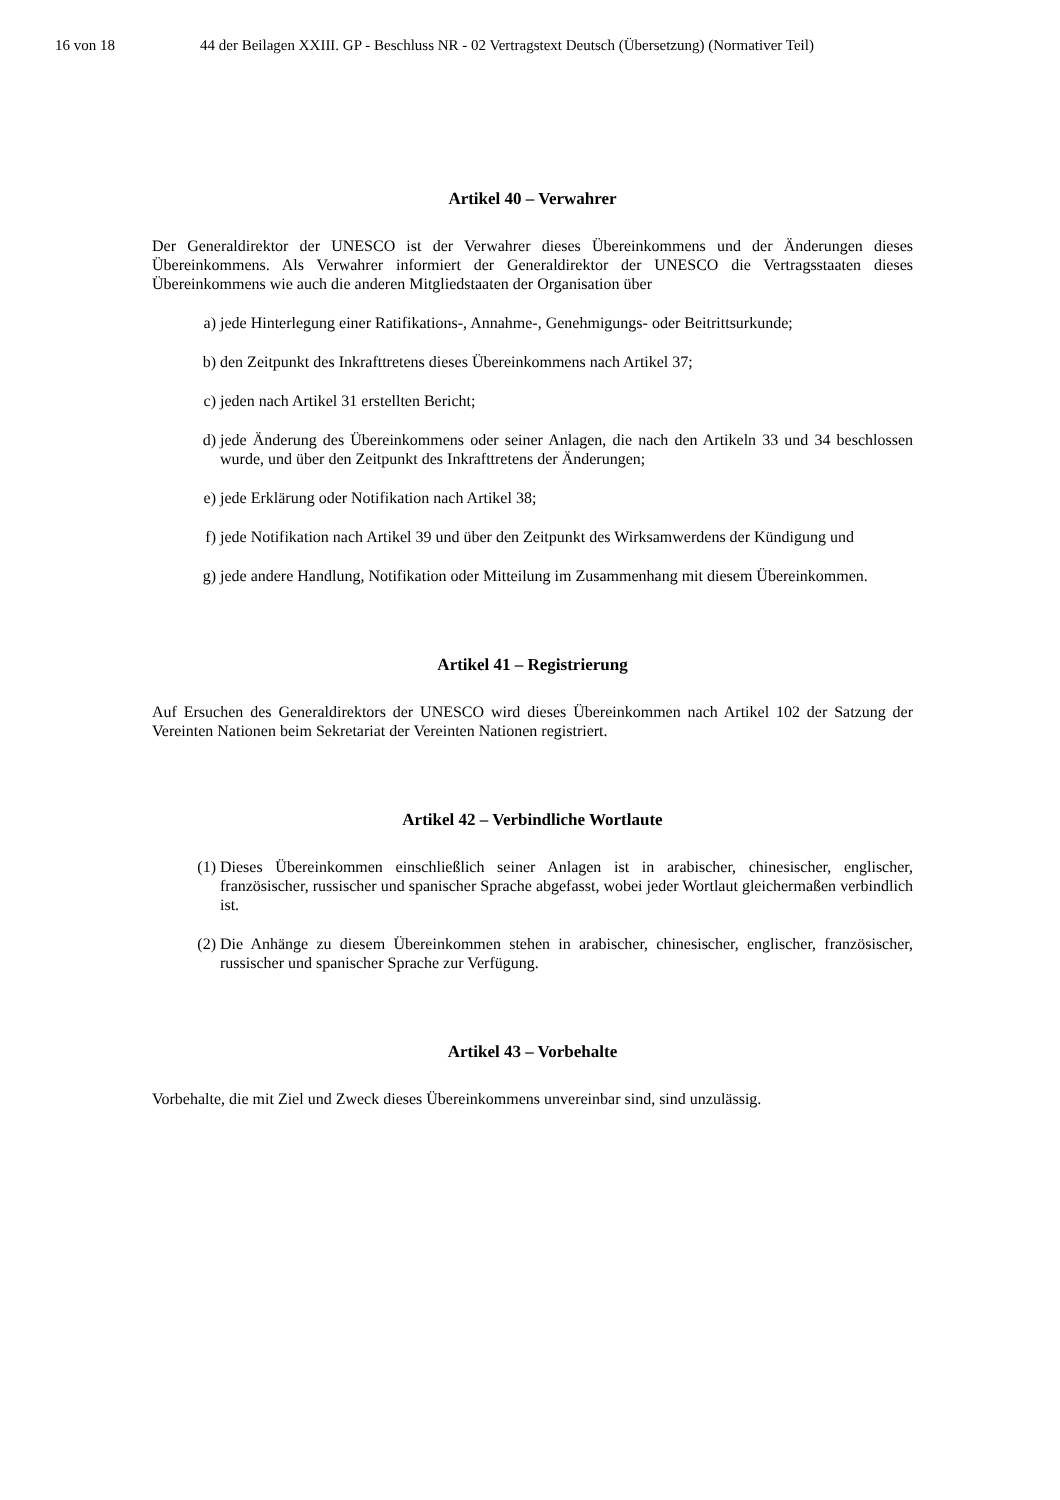16 von 18 44 der Beilagen XXIII. GP - Beschluss NR - 02 Vertragstext Deutsch (Übersetzung) (Normativer Teil)
Artikel 40 – Verwahrer
Der Generaldirektor der UNESCO ist der Verwahrer dieses Übereinkommens und der Änderungen dieses Übereinkommens. Als Verwahrer informiert der Generaldirektor der UNESCO die Vertragsstaaten dieses Übereinkommens wie auch die anderen Mitgliedstaaten der Organisation über
a) jede Hinterlegung einer Ratifikations-, Annahme-, Genehmigungs- oder Beitrittsurkunde;
b) den Zeitpunkt des Inkrafttretens dieses Übereinkommens nach Artikel 37;
c) jeden nach Artikel 31 erstellten Bericht;
d) jede Änderung des Übereinkommens oder seiner Anlagen, die nach den Artikeln 33 und 34 beschlossen wurde, und über den Zeitpunkt des Inkrafttretens der Änderungen;
e) jede Erklärung oder Notifikation nach Artikel 38;
f) jede Notifikation nach Artikel 39 und über den Zeitpunkt des Wirksamwerdens der Kündigung und
g) jede andere Handlung, Notifikation oder Mitteilung im Zusammenhang mit diesem Übereinkommen.
Artikel 41 – Registrierung
Auf Ersuchen des Generaldirektors der UNESCO wird dieses Übereinkommen nach Artikel 102 der Satzung der Vereinten Nationen beim Sekretariat der Vereinten Nationen registriert.
Artikel 42 – Verbindliche Wortlaute
(1) Dieses Übereinkommen einschließlich seiner Anlagen ist in arabischer, chinesischer, englischer, französischer, russischer und spanischer Sprache abgefasst, wobei jeder Wortlaut gleichermaßen verbindlich ist.
(2) Die Anhänge zu diesem Übereinkommen stehen in arabischer, chinesischer, englischer, französischer, russischer und spanischer Sprache zur Verfügung.
Artikel 43 – Vorbehalte
Vorbehalte, die mit Ziel und Zweck dieses Übereinkommens unvereinbar sind, sind unzulässig.